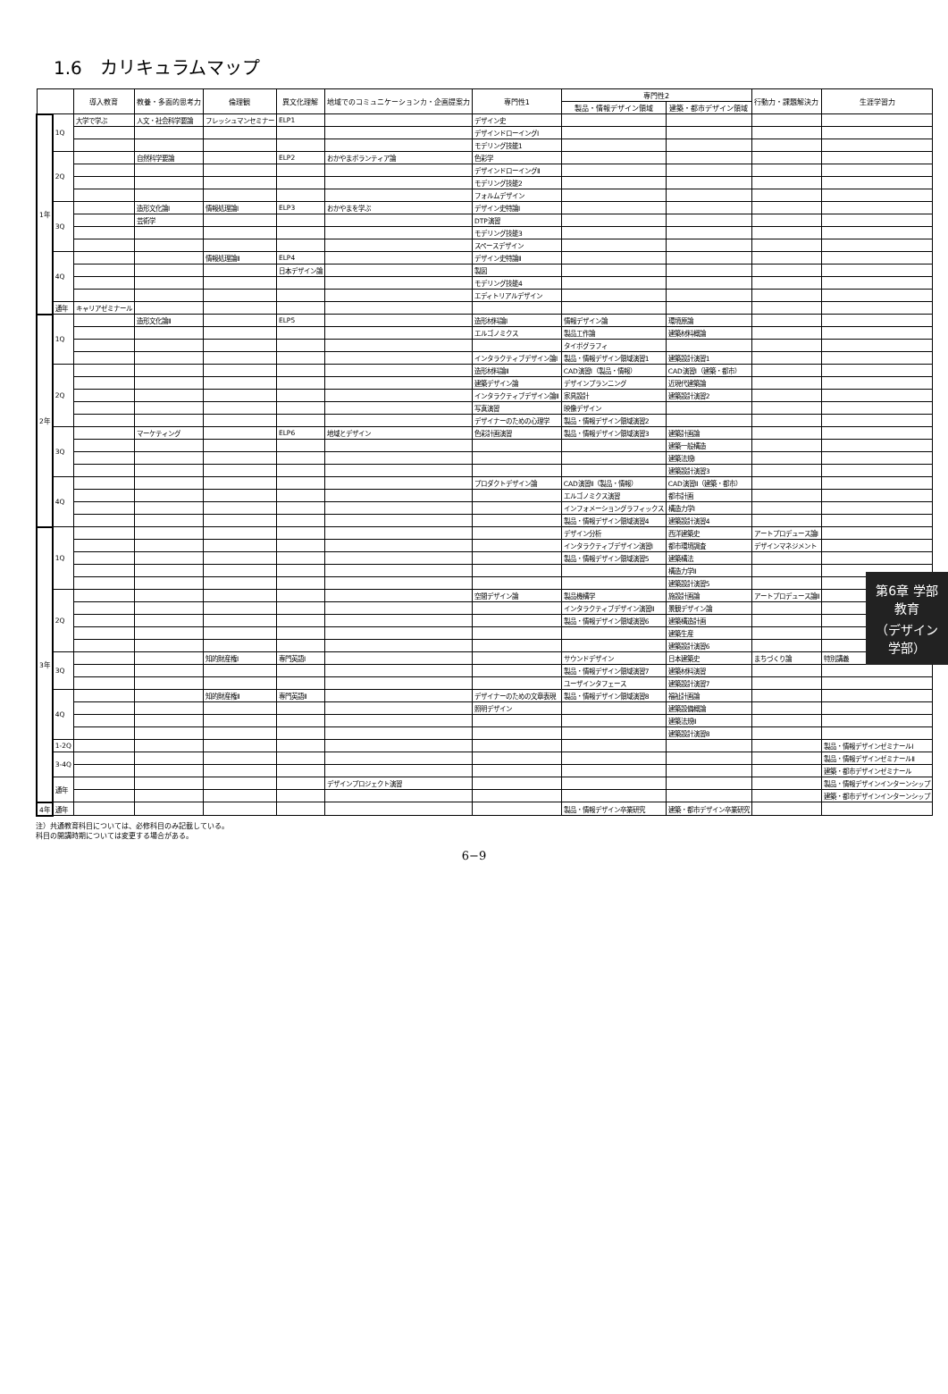1.6　カリキュラムマップ
| | | 導入教育 | 教養・多面的思考力 | 倫理観 | 異文化理解 | 地域でのコミュニケーションカ・企画提案力 | 専門性1 | 専門性2 | | 行動力・課題解決力 | 生涯学習力 |
| --- | --- | --- | --- | --- | --- | --- | --- | --- | --- | --- | --- |
| | | | | | | | | 製品・情報デザイン領域 | 建築・都市デザイン領域 | | |
| 1年 | 1Q | 大学で学ぶ | 人文・社会科学要論 | フレッシュマンセミナー | ELP1 | | デザイン史 | | | | |
| | | | | | | | デザインドローイングⅠ | | | | |
| | | | | | | | モデリング技能1 | | | | |
| | 2Q | | 自然科学要論 | | ELP2 | おかやまボランティア論 | 色彩学 | | | | |
| | | | | | | | デザインドローイングⅡ | | | | |
| | | | | | | | モデリング技能2 | | | | |
| | | | | | | | フォルムデザイン | | | | |
| | 3Q | | 造形文化論Ⅰ | 情報処理論Ⅰ | ELP3 | おかやまを学ぶ | デザイン史特論Ⅰ | | | | |
| | | | 芸術学 | | | | DTP演習 | | | | |
| | | | | | | | モデリング技能3 | | | | |
| | | | | | | | スペースデザイン | | | | |
| | 4Q | | | 情報処理論Ⅱ | ELP4 | | デザイン史特論Ⅱ | | | | |
| | | | | | 日本デザイン論 | | 製図 | | | | |
| | | | | | | | モデリング技能4 | | | | |
| | | | | | | | エディトリアルデザイン | | | | |
| | 通年 | キャリアゼミナール | | | | | | | | | |
| 2年 | 1Q | | 造形文化論Ⅱ | | ELP5 | | 造形材料論Ⅰ | 情報デザイン論 | 環境原論 | | |
| | | | | | | | エルゴノミクス | 製品工作論 | 建築材料概論 | | |
| | | | | | | | | タイポグラフィ | | | |
| | | | | | | | インタラクティブデザイン論Ⅰ | 製品・情報デザイン領域演習1 | 建築設計演習1 | | |
| | 2Q | | | | | | 造形材料論Ⅱ | CAD演習Ⅰ（製品・情報） | CAD演習Ⅰ（建築・都市） | | |
| | | | | | | | 建築デザイン論 | デザインプランニング | 近現代建築論 | | |
| | | | | | | | インタラクティブデザイン論Ⅱ | 家具設計 | 建築設計演習2 | | |
| | | | | | | | 写真演習 | 映像デザイン | | | |
| | | | | | | | デザイナーのための心理学 | 製品・情報デザイン領域演習2 | | | |
| | 3Q | | マーケティング | | ELP6 | 地域とデザイン | 色彩計画演習 | 製品・情報デザイン領域演習3 | 建築計画論 | | |
| | | | | | | | | | 建築一般構造 | | |
| | | | | | | | | | 建築法規Ⅰ | | |
| | | | | | | | | | 建築設計演習3 | | |
| | 4Q | | | | | | プロダクトデザイン論 | CAD演習Ⅱ（製品・情報） | CAD演習Ⅱ（建築・都市） | | |
| | | | | | | | | エルゴノミクス演習 | 都市計画 | | |
| | | | | | | | | インフォメーショングラフィックス | 構造力学Ⅰ | | |
| | | | | | | | | 製品・情報デザイン領域演習4 | 建築設計演習4 | | |
| 3年 | 1Q | | | | | | | デザイン分析 | 西洋建築史 | アートプロデュース論Ⅰ | |
| | | | | | | | | インタラクティブデザイン演習Ⅰ | 都市環境調査 | デザインマネジメント | |
| | | | | | | | | 製品・情報デザイン領域演習5 | 建築構法 | | |
| | | | | | | | | | 構造力学Ⅱ | | |
| | | | | | | | | | 建築設計演習5 | | |
| | 2Q | | | | | | 空間デザイン論 | 製品機構学 | 施設計画論 | アートプロデュース論Ⅱ | |
| | | | | | | | | インタラクティブデザイン演習Ⅱ | 景観デザイン論 | | |
| | | | | | | | | 製品・情報デザイン領域演習6 | 建築構造計画 | | |
| | | | | | | | | | 建築生産 | | |
| | | | | | | | | | 建築設計演習6 | | |
| | 3Q | | | 知的財産権Ⅰ | 専門英語Ⅰ | | | サウンドデザイン | 日本建築史 | まちづくり論 | 特別講義 |
| | | | | | | | | 製品・情報デザイン領域演習7 | 建築材料演習 | | |
| | | | | | | | | ユーザインタフェース | 建築設計演習7 | | |
| | 4Q | | | 知的財産権Ⅱ | 専門英語Ⅱ | | デザイナーのための文章表現 | 製品・情報デザイン領域演習8 | 福祉計画論 | | |
| | | | | | | | 照明デザイン | | 建築設備概論 | | |
| | | | | | | | | | 建築法規Ⅱ | | |
| | | | | | | | | | 建築設計演習8 | | |
| | 1-2Q | | | | | | | | | | 製品・情報デザインゼミナールⅠ |
| | 3-4Q | | | | | | | | | | 製品・情報デザインゼミナールⅡ |
| | | | | | | | | | | | 建築・都市デザインゼミナール |
| | 通年 | | | | | デザインプロジェクト演習 | | | | | 製品・情報デザインインターンシップ |
| | | | | | | | | | | | 建築・都市デザインインターンシップ |
| 4年 | 通年 | | | | | | | 製品・情報デザイン卒業研究 | 建築・都市デザイン卒業研究 | | |
注）共通教育科目については、必修科目のみ記載している。
科目の開講時期については変更する場合がある。
第6章 学部教育
（デザイン学部）
6−9